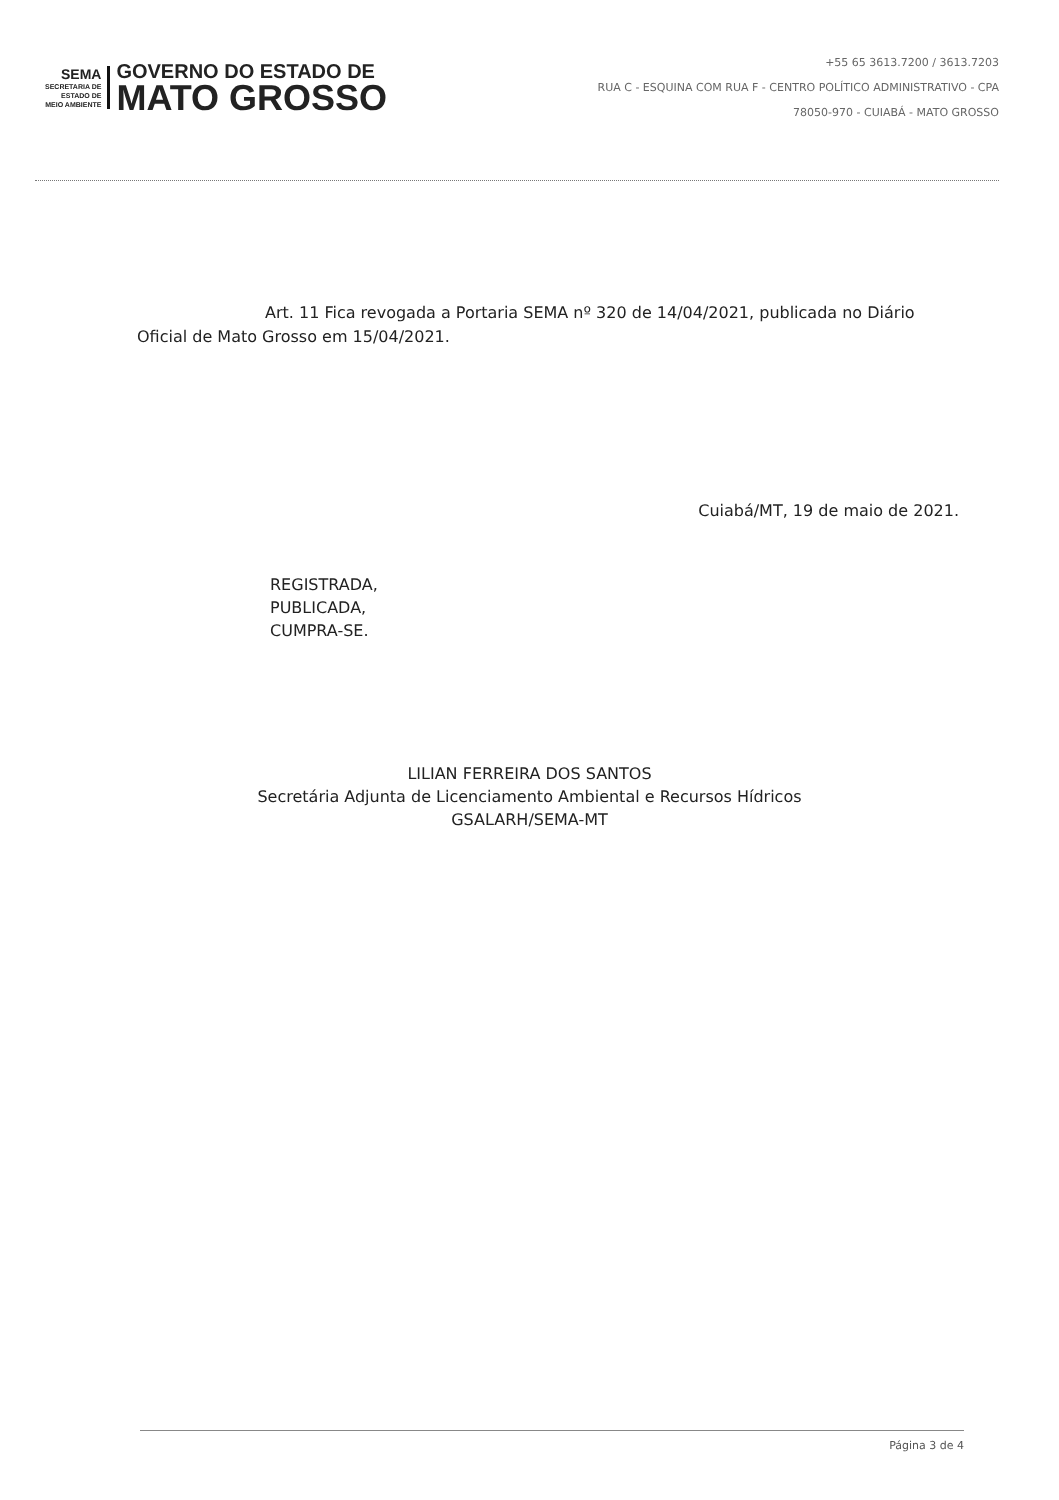SEMA
SECRETARIA DE
ESTADO DE
MEIO AMBIENTE
GOVERNO DO ESTADO DE
MATO GROSSO
+55 65 3613.7200 / 3613.7203
RUA C - ESQUINA COM RUA F - CENTRO POLÍTICO ADMINISTRATIVO - CPA
78050-970 - CUIABÁ - MATO GROSSO
Art. 11 Fica revogada a Portaria SEMA nº 320 de 14/04/2021, publicada no Diário Oficial de Mato Grosso em 15/04/2021.
Cuiabá/MT, 19 de maio de 2021.
REGISTRADA,
PUBLICADA,
CUMPRA-SE.
LILIAN FERREIRA DOS SANTOS
Secretária Adjunta de Licenciamento Ambiental e Recursos Hídricos
GSALARH/SEMA-MT
Página 3 de 4